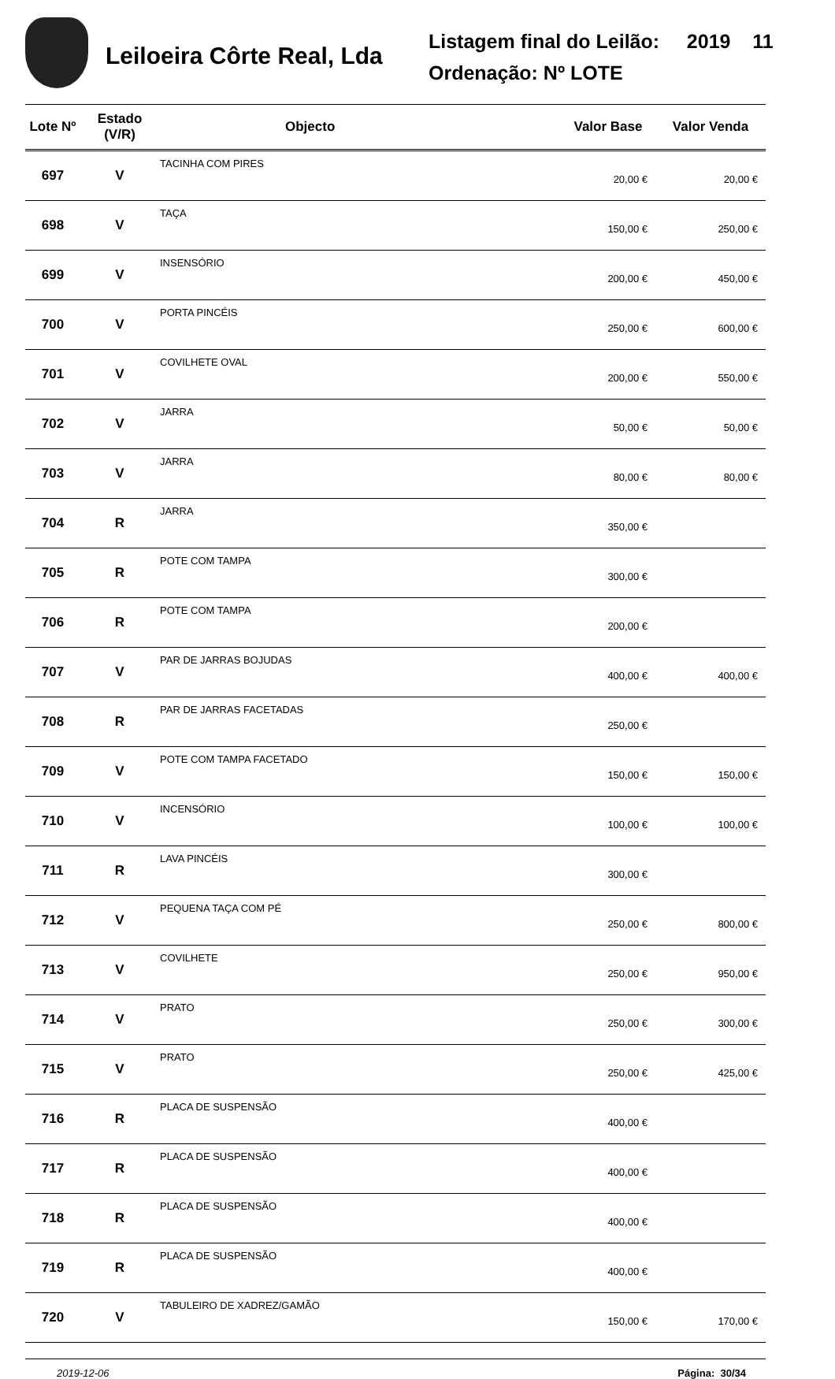Leiloeira Côrte Real, Lda
Listagem final do Leilão: 2019 11
Ordenação: Nº LOTE
| Lote Nº | Estado (V/R) | Objecto | Valor Base | Valor Venda |
| --- | --- | --- | --- | --- |
| 697 | V | TACINHA COM PIRES | 20,00 € | 20,00 € |
| 698 | V | TAÇA | 150,00 € | 250,00 € |
| 699 | V | INSENSÓRIO | 200,00 € | 450,00 € |
| 700 | V | PORTA PINCÉIS | 250,00 € | 600,00 € |
| 701 | V | COVILHETE OVAL | 200,00 € | 550,00 € |
| 702 | V | JARRA | 50,00 € | 50,00 € |
| 703 | V | JARRA | 80,00 € | 80,00 € |
| 704 | R | JARRA | 350,00 € | |
| 705 | R | POTE COM TAMPA | 300,00 € | |
| 706 | R | POTE COM TAMPA | 200,00 € | |
| 707 | V | PAR DE JARRAS BOJUDAS | 400,00 € | 400,00 € |
| 708 | R | PAR DE JARRAS FACETADAS | 250,00 € | |
| 709 | V | POTE COM TAMPA FACETADO | 150,00 € | 150,00 € |
| 710 | V | INCENSÓRIO | 100,00 € | 100,00 € |
| 711 | R | LAVA PINCÉIS | 300,00 € | |
| 712 | V | PEQUENA TAÇA COM PÉ | 250,00 € | 800,00 € |
| 713 | V | COVILHETE | 250,00 € | 950,00 € |
| 714 | V | PRATO | 250,00 € | 300,00 € |
| 715 | V | PRATO | 250,00 € | 425,00 € |
| 716 | R | PLACA DE SUSPENSÃO | 400,00 € | |
| 717 | R | PLACA DE SUSPENSÃO | 400,00 € | |
| 718 | R | PLACA DE SUSPENSÃO | 400,00 € | |
| 719 | R | PLACA DE SUSPENSÃO | 400,00 € | |
| 720 | V | TABULEIRO DE XADREZ/GAMÃO | 150,00 € | 170,00 € |
2019-12-06 Página: 30/34